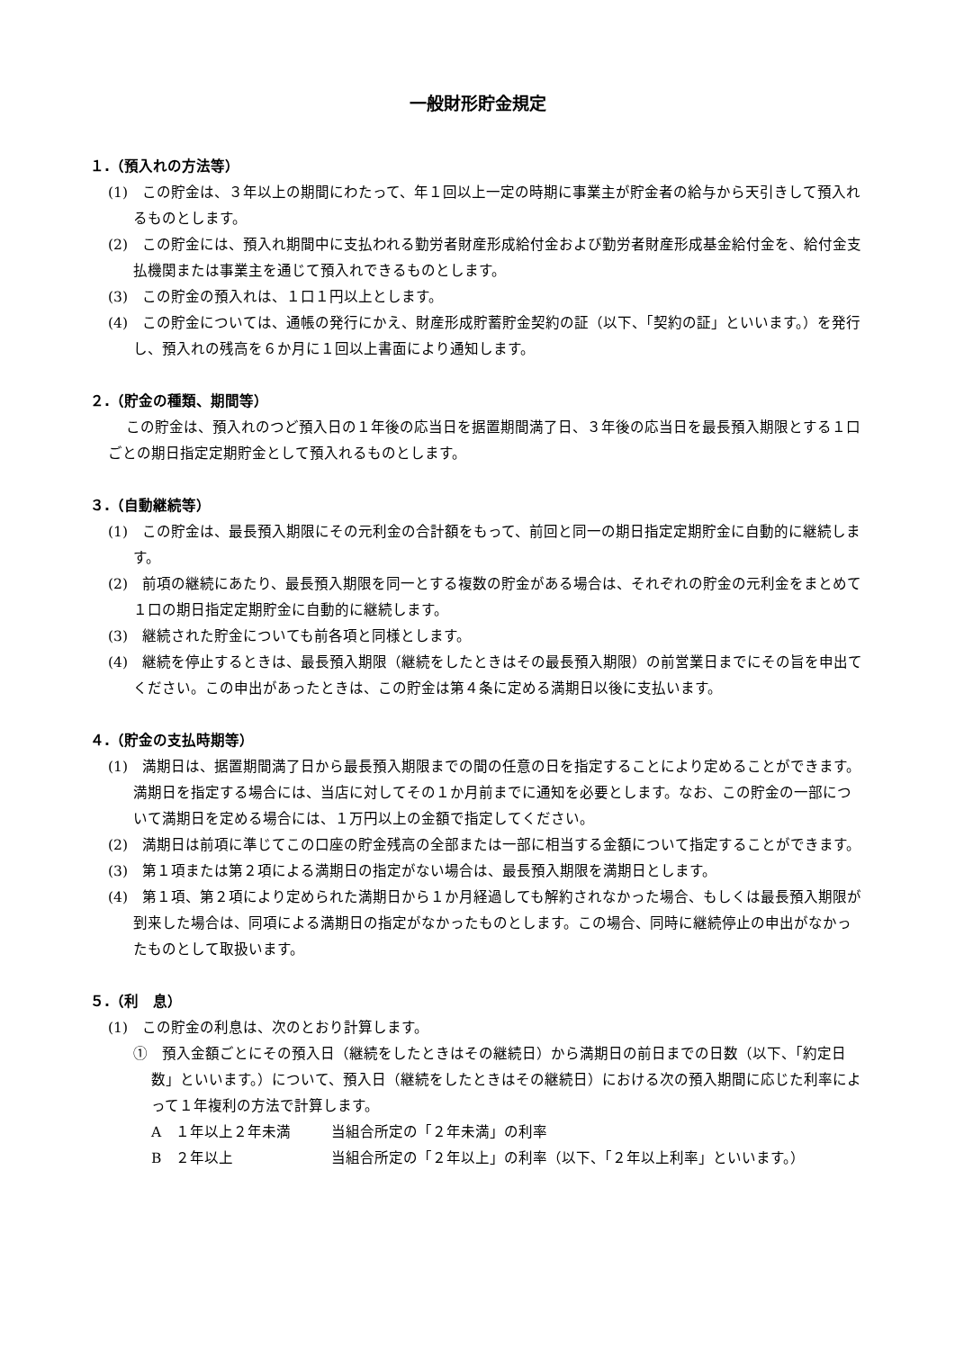一般財形貯金規定
１.（預入れの方法等）
(1)　この貯金は、３年以上の期間にわたって、年１回以上一定の時期に事業主が貯金者の給与から天引きして預入れるものとします。
(2)　この貯金には、預入れ期間中に支払われる勤労者財産形成給付金および勤労者財産形成基金給付金を、給付金支払機関または事業主を通じて預入れできるものとします。
(3)　この貯金の預入れは、１口１円以上とします。
(4)　この貯金については、通帳の発行にかえ、財産形成貯蓄貯金契約の証（以下、「契約の証」といいます。）を発行し、預入れの残高を６か月に１回以上書面により通知します。
２.（貯金の種類、期間等）
この貯金は、預入れのつど預入日の１年後の応当日を据置期間満了日、３年後の応当日を最長預入期限とする１口ごとの期日指定定期貯金として預入れるものとします。
３.（自動継続等）
(1)　この貯金は、最長預入期限にその元利金の合計額をもって、前回と同一の期日指定定期貯金に自動的に継続します。
(2)　前項の継続にあたり、最長預入期限を同一とする複数の貯金がある場合は、それぞれの貯金の元利金をまとめて１口の期日指定定期貯金に自動的に継続します。
(3)　継続された貯金についても前各項と同様とします。
(4)　継続を停止するときは、最長預入期限（継続をしたときはその最長預入期限）の前営業日までにその旨を申出てください。この申出があったときは、この貯金は第４条に定める満期日以後に支払います。
４.（貯金の支払時期等）
(1)　満期日は、据置期間満了日から最長預入期限までの間の任意の日を指定することにより定めることができます。満期日を指定する場合には、当店に対してその１か月前までに通知を必要とします。なお、この貯金の一部について満期日を定める場合には、１万円以上の金額で指定してください。
(2)　満期日は前項に準じてこの口座の貯金残高の全部または一部に相当する金額について指定することができます。
(3)　第１項または第２項による満期日の指定がない場合は、最長預入期限を満期日とします。
(4)　第１項、第２項により定められた満期日から１か月経過しても解約されなかった場合、もしくは最長預入期限が到来した場合は、同項による満期日の指定がなかったものとします。この場合、同時に継続停止の申出がなかったものとして取扱います。
５.（利　息）
(1)　この貯金の利息は、次のとおり計算します。
①　預入金額ごとにその預入日（継続をしたときはその継続日）から満期日の前日までの日数（以下、「約定日数」といいます。）について、預入日（継続をしたときはその継続日）における次の預入期間に応じた利率によって１年複利の方法で計算します。
A　１年以上２年未満 当組合所定の「２年未満」の利率
B　２年以上 当組合所定の「２年以上」の利率（以下、「２年以上利率」といいます。）